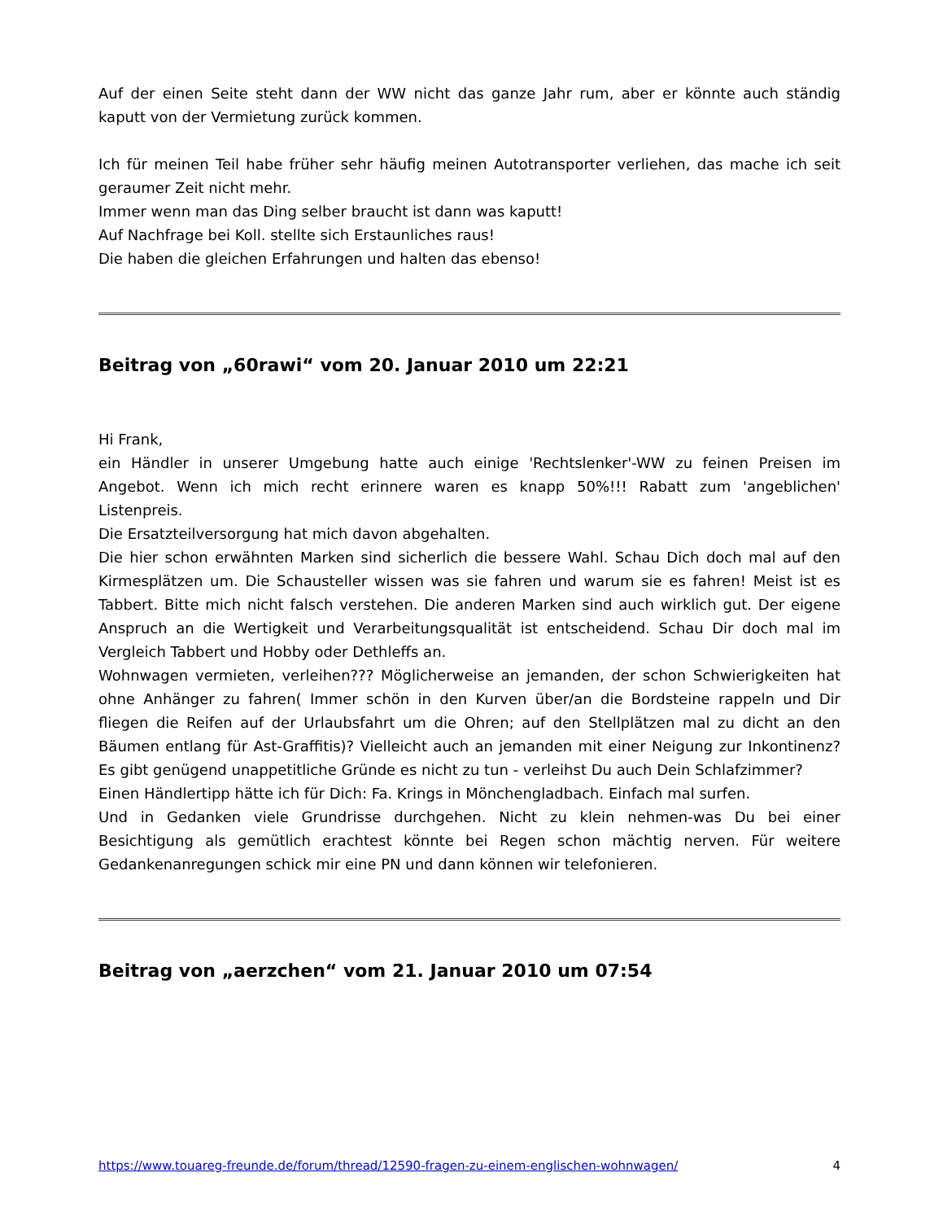Auf der einen Seite steht dann der WW nicht das ganze Jahr rum, aber er könnte auch ständig kaputt von der Vermietung zurück kommen.
Ich für meinen Teil habe früher sehr häufig meinen Autotransporter verliehen, das mache ich seit geraumer Zeit nicht mehr.
Immer wenn man das Ding selber braucht ist dann was kaputt!
Auf Nachfrage bei Koll. stellte sich Erstaunliches raus!
Die haben die gleichen Erfahrungen und halten das ebenso!
Beitrag von „60rawi“ vom 20. Januar 2010 um 22:21
Hi Frank,
ein Händler in unserer Umgebung hatte auch einige 'Rechtslenker'-WW zu feinen Preisen im Angebot. Wenn ich mich recht erinnere waren es knapp 50%!!! Rabatt zum 'angeblichen' Listenpreis.
Die Ersatzteilversorgung hat mich davon abgehalten.
Die hier schon erwähnten Marken sind sicherlich die bessere Wahl. Schau Dich doch mal auf den Kirmesplätzen um. Die Schausteller wissen was sie fahren und warum sie es fahren! Meist ist es Tabbert. Bitte mich nicht falsch verstehen. Die anderen Marken sind auch wirklich gut. Der eigene Anspruch an die Wertigkeit und Verarbeitungsqualität ist entscheidend. Schau Dir doch mal im Vergleich Tabbert und Hobby oder Dethleffs an.
Wohnwagen vermieten, verleihen??? Möglicherweise an jemanden, der schon Schwierigkeiten hat ohne Anhänger zu fahren( Immer schön in den Kurven über/an die Bordsteine rappeln und Dir fliegen die Reifen auf der Urlaubsfahrt um die Ohren; auf den Stellplätzen mal zu dicht an den Bäumen entlang für Ast-Graffitis)? Vielleicht auch an jemanden mit einer Neigung zur Inkontinenz? Es gibt genügend unappetitliche Gründe es nicht zu tun - verleihst Du auch Dein Schlafzimmer?
Einen Händlertipp hätte ich für Dich: Fa. Krings in Mönchengladbach. Einfach mal surfen.
Und in Gedanken viele Grundrisse durchgehen. Nicht zu klein nehmen-was Du bei einer Besichtigung als gemütlich erachtest könnte bei Regen schon mächtig nerven. Für weitere Gedankenanregungen schick mir eine PN und dann können wir telefonieren.
Beitrag von „aerzchen“ vom 21. Januar 2010 um 07:54
https://www.touareg-freunde.de/forum/thread/12590-fragen-zu-einem-englischen-wohnwagen/ 4